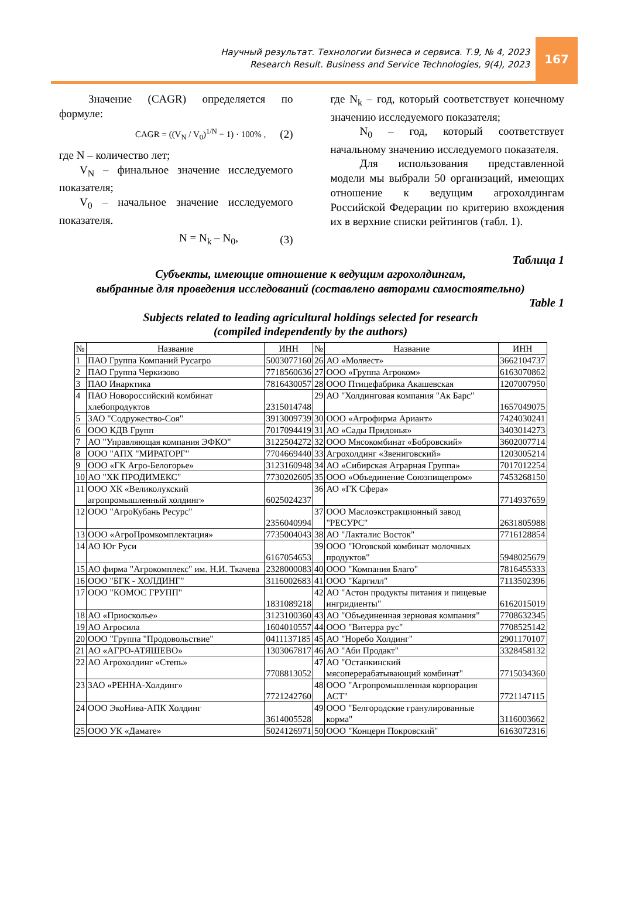Научный результат. Технологии бизнеса и сервиса. Т.9, № 4, 2023
Research Result. Business and Service Technologies, 9(4), 2023
167
Значение (CAGR) определяется по формуле:
CAGR = ((V<sub>N</sub> / V<sub>0</sub>)<sup>1/N</sup> − 1) · 100% , (2)
где N – количество лет;
V<sub>N</sub> – финальное значение исследуемого показателя;
V<sub>0</sub> – начальное значение исследуемого показателя.
N = N<sub>k</sub> – N<sub>0</sub>, (3)
где N<sub>k</sub> – год, который соответствует конечному значению исследуемого показателя;
N<sub>0</sub> – год, который соответствует начальному значению исследуемого показателя.
Для использования представленной модели мы выбрали 50 организаций, имеющих отношение к ведущим агрохолдингам Российской Федерации по критерию вхождения их в верхние списки рейтингов (табл. 1).
Таблица 1
Субъекты, имеющие отношение к ведущим агрохолдингам,
выбранные для проведения исследований (составлено авторами самостоятельно)
Table 1
Subjects related to leading agricultural holdings selected for research
(compiled independently by the authors)
| № | Название | ИНН | № | Название | ИНН |
| --- | --- | --- | --- | --- | --- |
| 1 | ПАО Группа Компаний Русагро | 5003077160 | 26 | АО «Молвест» | 3662104737 |
| 2 | ПАО Группа Черкизово | 7718560636 | 27 | ООО «Группа Агроком» | 6163070862 |
| 3 | ПАО Инарктика | 7816430057 | 28 | ООО Птицефабрика Акашевская | 1207007950 |
| 4 | ПАО Новороссийский комбинат хлебопродуктов | 2315014748 | 29 | АО "Холдинговая компания "Ак Барс" | 1657049075 |
| 5 | ЗАО "Содружество-Соя" | 3913009739 | 30 | ООО «Агрофирма Ариант» | 7424030241 |
| 6 | ООО КДВ Групп | 7017094419 | 31 | АО «Сады Придонья» | 3403014273 |
| 7 | АО "Управляющая компания ЭФКО" | 3122504272 | 32 | ООО Мясокомбинат «Бобровский» | 3602007714 |
| 8 | ООО "АПХ "МИРАТОРГ" | 7704669440 | 33 | Агрохолдинг «Звениговский» | 1203005214 |
| 9 | ООО «ГК Агро-Белогорье» | 3123160948 | 34 | АО «Сибирская Аграрная Группа» | 7017012254 |
| 10 | АО "ХК ПРОДИМЕКС" | 7730202605 | 35 | ООО «Объединение Союзпищепром» | 7453268150 |
| 11 | ООО ХК «Великолукский агропромышленный холдинг» | 6025024237 | 36 | АО «ГК Сфера» | 7714937659 |
| 12 | ООО "АгроКубань Ресурс" | 2356040994 | 37 | ООО Маслоэкстракционный завод "РЕСУРС" | 2631805988 |
| 13 | ООО «АгроПромкомплектация» | 7735004043 | 38 | АО "Лакталис Восток" | 7716128854 |
| 14 | АО Юг Руси | 6167054653 | 39 | ООО "Юговской комбинат молочных продуктов" | 5948025679 |
| 15 | АО фирма "Агрокомплекс" им. Н.И. Ткачева | 2328000083 | 40 | ООО "Компания Благо" | 7816455333 |
| 16 | ООО "БГК - ХОЛДИНГ" | 3116002683 | 41 | ООО "Каргилл" | 7113502396 |
| 17 | ООО "КОМОС ГРУПП" | 1831089218 | 42 | АО "Астон продукты питания и пищевые ингридиенты" | 6162015019 |
| 18 | АО «Приосколье» | 3123100360 | 43 | АО "Объединенная зерновая компания" | 7708632345 |
| 19 | АО Агросила | 1604010557 | 44 | ООО "Витерра рус" | 7708525142 |
| 20 | ООО "Группа "Продовольствие" | 0411137185 | 45 | АО "Норебо Холдинг" | 2901170107 |
| 21 | АО «АГРО-АТЯШЕВО» | 1303067817 | 46 | АО "Аби Продакт" | 3328458132 |
| 22 | АО Агрохолдинг «Степь» | 7708813052 | 47 | АО "Останкинский мясоперерабатывающий комбинат" | 7715034360 |
| 23 | ЗАО «РЕННА-Холдинг» | 7721242760 | 48 | ООО "Агропромышленная корпорация АСТ" | 7721147115 |
| 24 | ООО ЭкоНива-АПК Холдинг | 3614005528 | 49 | ООО "Белгородские гранулированные корма" | 3116003662 |
| 25 | ООО УК «Дамате» | 5024126971 | 50 | ООО "Концерн Покровский" | 6163072316 |